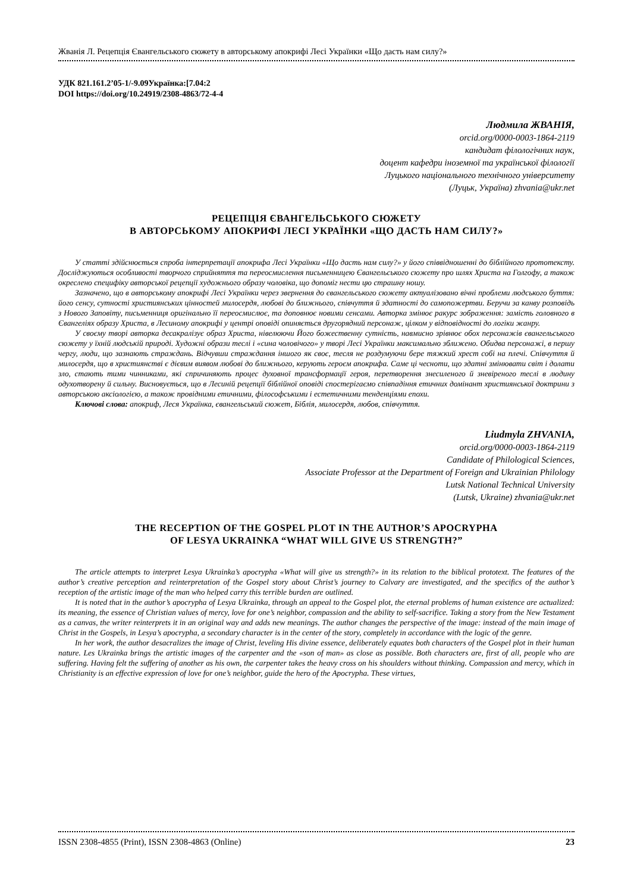Жванія Л. Рецепція Євангельського сюжету в авторському апокрифі Лесі Українки «Що дасть нам силу?»
УДК 821.161.2’05-1/-9.09Українка:[7.04:2
DOI https://doi.org/10.24919/2308-4863/72-4-4
Людмила ЖВАНІЯ,
orcid.org/0000-0003-1864-2119
кандидат філологічних наук,
доцент кафедри іноземної та української філології
Луцького національного технічного університету
(Луцьк, Україна) zhvania@ukr.net
РЕЦЕПЦІЯ ЄВАНГЕЛЬСЬКОГО СЮЖЕТУ
В АВТОРСЬКОМУ АПОКРИФІ ЛЕСІ УКРАЇНКИ «ЩО ДАСТЬ НАМ СИЛУ?»
У статті здійснюється спроба інтерпретації апокрифа Лесі Українки «Що дасть нам силу?» у його співвідношенні до біблійного прототексту. Досліджуються особливості творчого сприйняття та переосмислення письменницею Євангельського сюжету про шлях Христа на Голгофу, а також окреслено специфіку авторської рецепції художнього образу чоловіка, що допоміг нести цю страшну ношу.
Зазначено, що в авторському апокрифі Лесі Українки через звернення до євангельського сюжету актуалізовано вічні проблеми людського буття: його сенсу, сутності християнських цінностей милосердя, любові до ближнього, співчуття й здатності до самопожертви. Беручи за канву розповідь з Нового Заповіту, письменниця оригінально її переосмислює, та доповнює новими сенсами. Авторка змінює ракурс зображення: замість головного в Євангеліях образу Христа, в Лесиному апокрифі у центрі оповіді опиняється другорядний персонаж, цілком у відповідності до логіки жанру.
У своєму творі авторка десакралізує образ Христа, нівелюючи Його божественну сутність, навмисно зрівнює обох персонажів євангельського сюжету у їхній людській природі. Художні образи теслі і «сина чоловічого» у творі Лесі Українки максимально зближено. Обидва персонажі, в першу чергу, люди, що зазнають страждань. Відчувши страждання іншого як своє, тесля не роздумуючи бере тяжкий хрест собі на плечі. Співчуття й милосердя, що в християнстві є дієвим виявом любові до ближнього, керують героєм апокрифа. Саме ці чесноти, що здатні змінювати світ і долати зло, стають тими чинниками, які спричиняють процес духовної трансформації героя, перетворення знесиленого й зневіреного теслі в людину одухотворену й сильну. Висновується, що в Лесиній рецепції біблійної оповіді спостерігаємо співпадіння етичних домінант християнської доктрини з авторською аксіологією, а також провідними етичними, філософськими і естетичними тенденціями епохи.
Ключові слова: апокриф, Леся Українка, євангельський сюжет, Біблія, милосердя, любов, співчуття.
Liudmyla ZHVANIA,
orcid.org/0000-0003-1864-2119
Candidate of Philological Sciences,
Associate Professor at the Department of Foreign and Ukrainian Philology
Lutsk National Technical University
(Lutsk, Ukraine) zhvania@ukr.net
THE RECEPTION OF THE GOSPEL PLOT IN THE AUTHOR’S APOCRYPHA
OF LESYA UKRAINKA “WHAT WILL GIVE US STRENGTH?”
The article attempts to interpret Lesya Ukrainka’s apocrypha «What will give us strength?» in its relation to the biblical prototext. The features of the author’s creative perception and reinterpretation of the Gospel story about Christ’s journey to Calvary are investigated, and the specifics of the author’s reception of the artistic image of the man who helped carry this terrible burden are outlined.
It is noted that in the author’s apocrypha of Lesya Ukrainka, through an appeal to the Gospel plot, the eternal problems of human existence are actualized: its meaning, the essence of Christian values of mercy, love for one’s neighbor, compassion and the ability to self-sacrifice. Taking a story from the New Testament as a canvas, the writer reinterprets it in an original way and adds new meanings. The author changes the perspective of the image: instead of the main image of Christ in the Gospels, in Lesya’s apocrypha, a secondary character is in the center of the story, completely in accordance with the logic of the genre.
In her work, the author desacralizes the image of Christ, leveling His divine essence, deliberately equates both characters of the Gospel plot in their human nature. Les Ukrainka brings the artistic images of the carpenter and the «son of man» as close as possible. Both characters are, first of all, people who are suffering. Having felt the suffering of another as his own, the carpenter takes the heavy cross on his shoulders without thinking. Compassion and mercy, which in Christianity is an effective expression of love for one’s neighbor, guide the hero of the Apocrypha. These virtues,
ISSN 2308-4855 (Print), ISSN 2308-4863 (Online) 23